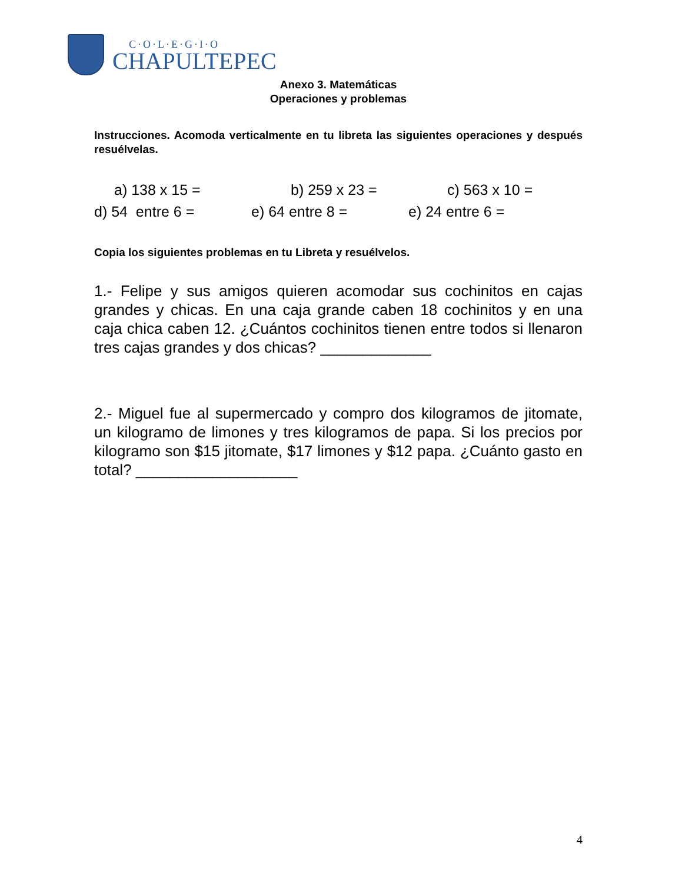C·O·L·E·G·I·O
CHAPULTEPEC
Anexo 3. Matemáticas
Operaciones y problemas
Instrucciones. Acomoda verticalmente en tu libreta las siguientes operaciones y después resuélvelas.
a) 138 x 15 = b) 259 x 23 = c) 563 x 10 =
d) 54 entre 6 = e) 64 entre 8 = e) 24 entre 6 =
Copia los siguientes problemas en tu Libreta y resuélvelos.
1.- Felipe y sus amigos quieren acomodar sus cochinitos en cajas grandes y chicas. En una caja grande caben 18 cochinitos y en una caja chica caben 12. ¿Cuántos cochinitos tienen entre todos si llenaron tres cajas grandes y dos chicas? _____________
2.- Miguel fue al supermercado y compro dos kilogramos de jitomate, un kilogramo de limones y tres kilogramos de papa. Si los precios por kilogramo son $15 jitomate, $17 limones y $12 papa. ¿Cuánto gasto en total? ___________________
4